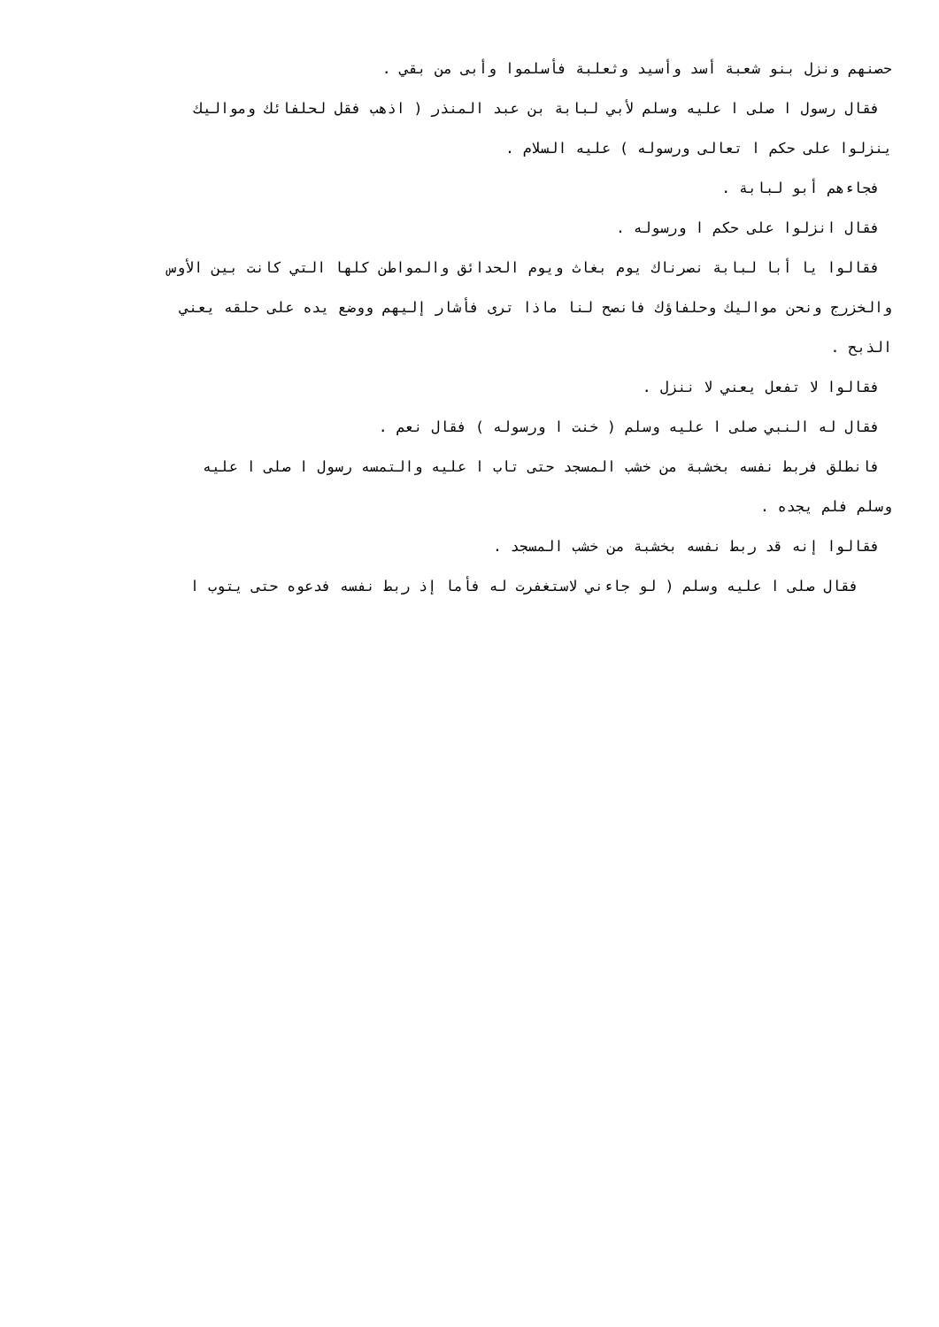حصنهم ونزل بنو شعبة أسد وأسيد وثعلبة فأسلموا وأبى من بقي .
فقال رسول ا صلى ا عليه وسلم لأبي لبابة بن عبد المنذر ( اذهب فقل لحلفائك ومواليك
ينزلوا على حكم ا تعالى ورسوله ) عليه السلام .
فجاءهم أبو لبابة .
فقال انزلوا على حكم ا ورسوله .
فقالوا يا أبا لبابة نصرناك يوم بغاث ويوم الحدائق والمواطن كلها التي كانت بين الأوس
والخزرج ونحن مواليك وحلفاؤك فانصح لنا ماذا ترى فأشار إليهم ووضع يده على حلقه يعني
الذبح .
فقالوا لا تفعل يعني لا ننزل .
فقال له النبي صلى ا عليه وسلم ( خنت ا ورسوله ) فقال نعم .
فانطلق فربط نفسه بخشبة من خشب المسجد حتى تاب ا عليه والتمسه رسول ا صلى ا عليه
وسلم فلم يجده .
فقالوا إنه قد ربط نفسه بخشبة من خشب المسجد .
فقال صلى ا عليه وسلم ( لو جاءني لاستغفرت له فأما إذ ربط نفسه فدعوه حتى يتوب ا